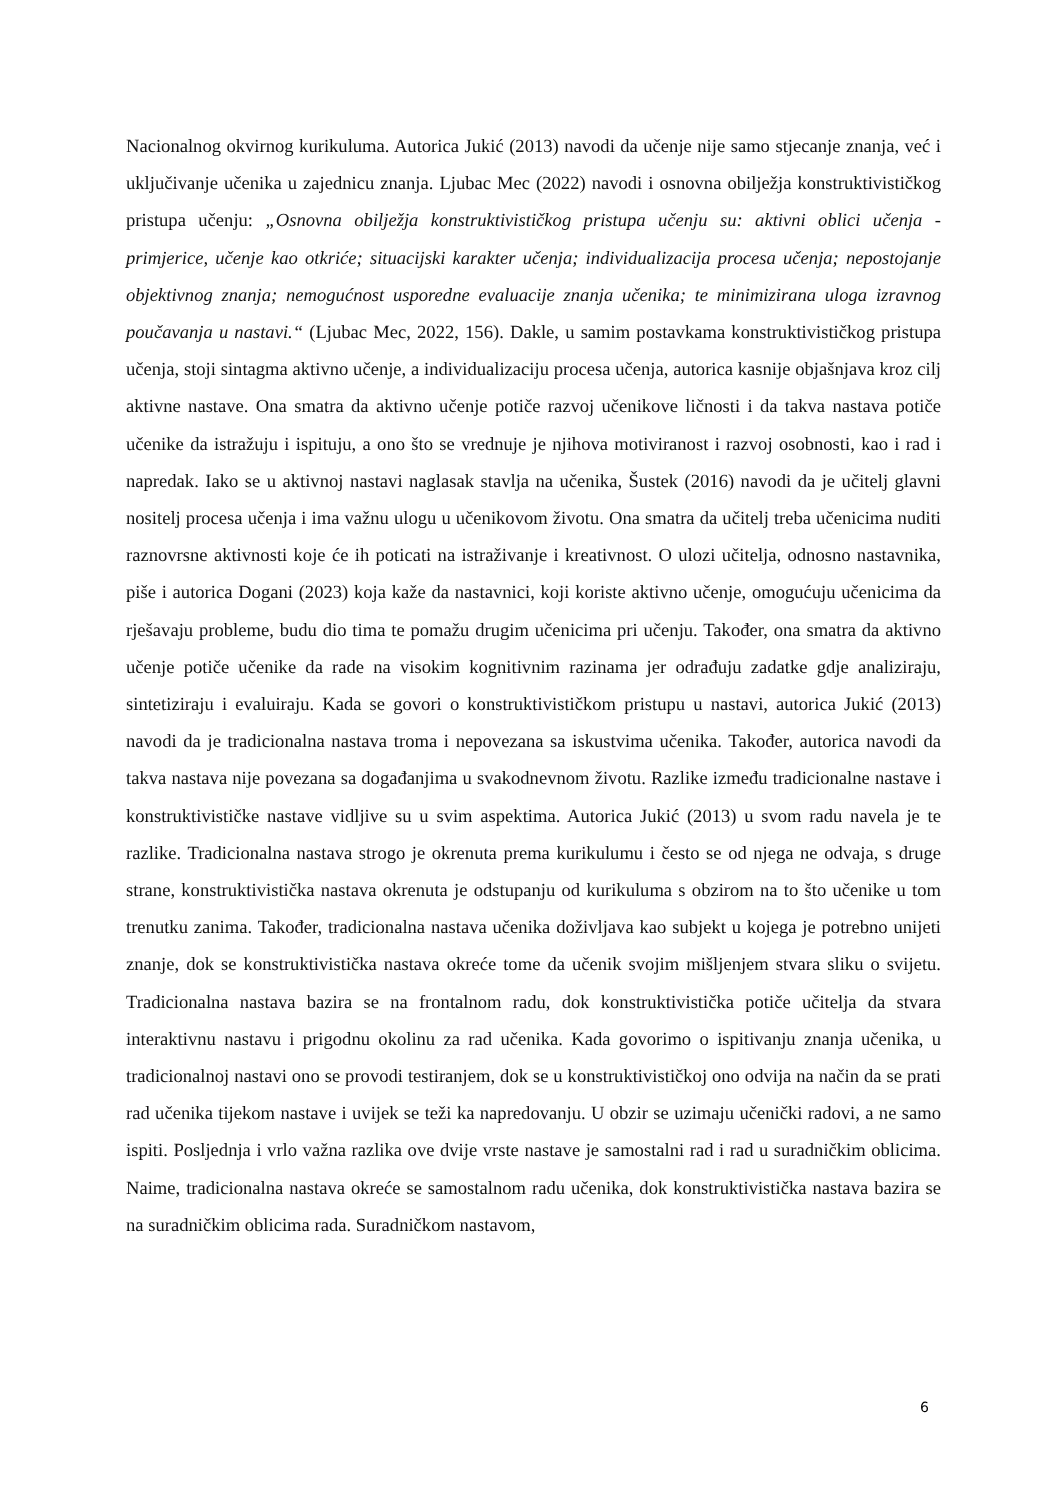Nacionalnog okvirnog kurikuluma. Autorica Jukić (2013) navodi da učenje nije samo stjecanje znanja, već i uključivanje učenika u zajednicu znanja. Ljubac Mec (2022) navodi i osnovna obilježja konstruktivističkog pristupa učenju: „Osnovna obilježja konstruktivističkog pristupa učenju su: aktivni oblici učenja - primjerice, učenje kao otkriće; situacijski karakter učenja; individualizacija procesa učenja; nepostojanje objektivnog znanja; nemogućnost usporedne evaluacije znanja učenika; te minimizirana uloga izravnog poučavanja u nastavi.“ (Ljubac Mec, 2022, 156). Dakle, u samim postavkama konstruktivističkog pristupa učenja, stoji sintagma aktivno učenje, a individualizaciju procesa učenja, autorica kasnije objašnjava kroz cilj aktivne nastave. Ona smatra da aktivno učenje potiče razvoj učenikove ličnosti i da takva nastava potiče učenike da istražuju i ispituju, a ono što se vrednuje je njihova motiviranost i razvoj osobnosti, kao i rad i napredak. Iako se u aktivnoj nastavi naglasak stavlja na učenika, Šustek (2016) navodi da je učitelj glavni nositelj procesa učenja i ima važnu ulogu u učenikovom životu. Ona smatra da učitelj treba učenicima nuditi raznovrsne aktivnosti koje će ih poticati na istraživanje i kreativnost. O ulozi učitelja, odnosno nastavnika, piše i autorica Dogani (2023) koja kaže da nastavnici, koji koriste aktivno učenje, omogućuju učenicima da rješavaju probleme, budu dio tima te pomažu drugim učenicima pri učenju. Također, ona smatra da aktivno učenje potiče učenike da rade na visokim kognitivnim razinama jer odrađuju zadatke gdje analiziraju, sintetiziraju i evaluiraju. Kada se govori o konstruktivističkom pristupu u nastavi, autorica Jukić (2013) navodi da je tradicionalna nastava troma i nepovezana sa iskustvima učenika. Također, autorica navodi da takva nastava nije povezana sa događanjima u svakodnevnom životu. Razlike između tradicionalne nastave i konstruktivističke nastave vidljive su u svim aspektima. Autorica Jukić (2013) u svom radu navela je te razlike. Tradicionalna nastava strogo je okrenuta prema kurikulumu i često se od njega ne odvaja, s druge strane, konstruktivistička nastava okrenuta je odstupanju od kurikuluma s obzirom na to što učenike u tom trenutku zanima. Također, tradicionalna nastava učenika doživljava kao subjekt u kojega je potrebno unijeti znanje, dok se konstruktivistička nastava okreće tome da učenik svojim mišljenjem stvara sliku o svijetu. Tradicionalna nastava bazira se na frontalnom radu, dok konstruktivistička potiče učitelja da stvara interaktivnu nastavu i prigodnu okolinu za rad učenika. Kada govorimo o ispitivanju znanja učenika, u tradicionalnoj nastavi ono se provodi testiranjem, dok se u konstruktivističkoj ono odvija na način da se prati rad učenika tijekom nastave i uvijek se teži ka napredovanju. U obzir se uzimaju učenički radovi, a ne samo ispiti. Posljednja i vrlo važna razlika ove dvije vrste nastave je samostalni rad i rad u suradničkim oblicima. Naime, tradicionalna nastava okreće se samostalnom radu učenika, dok konstruktivistička nastava bazira se na suradničkim oblicima rada. Suradničkom nastavom,
6